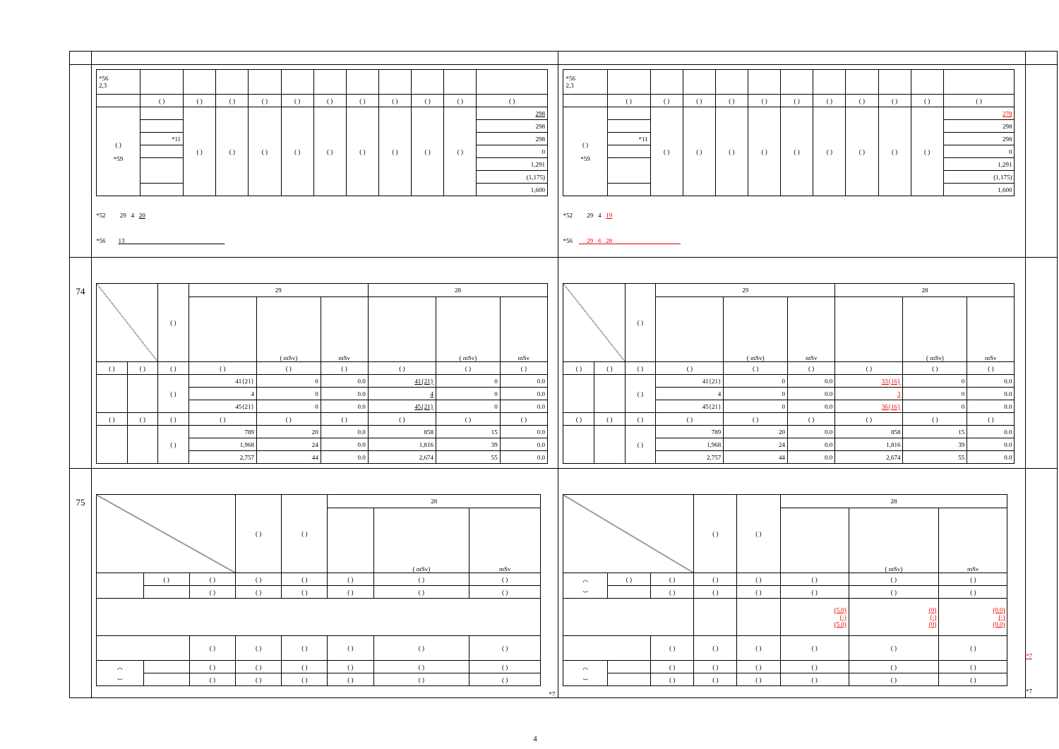| | / *56 2,3 / / / / / / / / / / / / / / ( ) / ( ) / ( ) / ( ) / ( ) / ( ) / ( ) / ( ) / ( ) / ( ) / ( ) / / ( ) *59 / / ( ) / ( ) / ( ) / ( ) / ( ) / ( ) / ( ) / ( ) / ( ) / 298 / / / / / / / / / / / / / 298 / / / *11 / / / / / / / / / / 298 / / / / / / / / / / / / / 0 / / / / / / / / / / / / / 1,291 / / / / / / / / / / / / / (1,175) / / / / / / / / / / / / / 1,600 / *52 29 4 20 *56 13 | / *56 2,3 / / / / / / / / / / / / / / ( ) / ( ) / ( ) / ( ) / ( ) / ( ) / ( ) / ( ) / ( ) / ( ) / ( ) / / ( ) *59 / / ( ) / ( ) / ( ) / ( ) / ( ) / ( ) / ( ) / ( ) / ( ) / 278 / / / / / / / / / / / / / 298 / / / *11 / / / / / / / / / / 298 / / / / / / / / / / / / / 0 / / / / / / / / / / / / / 1,291 / / / / / / / / / / / / / (1,175) / / / / / / / / / / / / / 1,600 / *52 29 4 19 *56 29 6 28 | |
| 74 | / / / ( ) / 29 / / / 28 / / / / / / / / ( mSv) / mSv / / ( mSv) / mSv / / ( ) / ( ) / ( ) / ( ) / ( ) / ( ) / ( ) / ( ) / ( ) / / / / ( ) / 41{21} / 0 / 0.0 / 41{21} / 0 / 0.0 / / / / / 4 / 0 / 0.0 / 4 / 0 / 0.0 / / / / / 45{21} / 0 / 0.0 / 45{21} / 0 / 0.0 / / ( ) / ( ) / ( ) / ( ) / ( ) / ( ) / ( ) / ( ) / ( ) / / / / ( ) / 789 / 20 / 0.0 / 858 / 15 / 0.0 / / / / / 1,968 / 24 / 0.0 / 1,816 / 39 / 0.0 / / / / / 2,757 / 44 / 0.0 / 2,674 / 55 / 0.0 / | / / / ( ) / 29 / / / 28 / / / / / / / / ( mSv) / mSv / / ( mSv) / mSv / / ( ) / ( ) / ( ) / ( ) / ( ) / ( ) / ( ) / ( ) / ( ) / / / / ( ) / 41{21} / 0 / 0.0 / 33{16} / 0 / 0.0 / / / / / 4 / 0 / 0.0 / 3 / 0 / 0.0 / / / / / 45{21} / 0 / 0.0 / 36{16} / 0 / 0.0 / / ( ) / ( ) / ( ) / ( ) / ( ) / ( ) / ( ) / ( ) / ( ) / / / / ( ) / 789 / 20 / 0.0 / 858 / 15 / 0.0 / / / / / 1,968 / 24 / 0.0 / 1,816 / 39 / 0.0 / / / / / 2,757 / 44 / 0.0 / 2,674 / 55 / 0.0 / | |
| 75 | / / / / ( ) / ( ) / 28 / / / / / / / / / / ( mSv) / mSv / / / ( ) / ( ) / ( ) / ( ) / ( ) / ( ) / ( ) / / / / ( ) / ( ) / ( ) / ( ) / ( ) / ( ) / / / / ( ) / ( ) / ( ) / ( ) / ( ) / ( ) / / ⌒ ⌣ / / ( ) / ( ) / ( ) / ( ) / ( ) / ( ) / / / / ( ) / ( ) / ( ) / ( ) / ( ) / ( ) / *7 | / / / / ( ) / ( ) / 28 / / / / / / / / / / ( mSv) / mSv / / ⌒ ⌣ / ( ) / ( ) / ( ) / ( ) / ( ) / ( ) / ( ) / / / / ( ) / ( ) / ( ) / ( ) / ( ) / ( ) / / / / / / / (5.0) (-) (5.0) / (0) (-) (0) / (0.0) (-) (0.0) / / / / ( ) / ( ) / ( ) / ( ) / ( ) / ( ) / / ⌒ ⌣ / / ( ) / ( ) / ( ) / ( ) / ( ) / ( ) / / / / ( ) / ( ) / ( ) / ( ) / ( ) / ( ) / | *7 *7 |
4